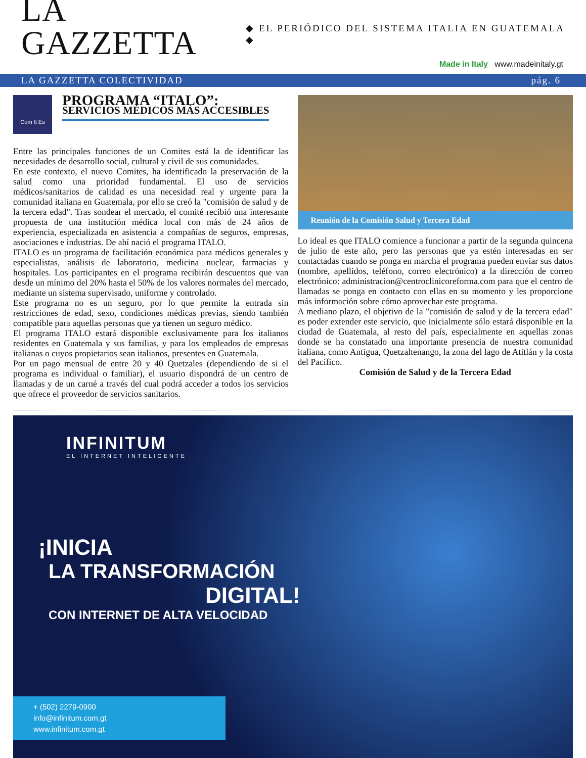LA GAZZETTA
◆ EL PERIÓDICO DEL SISTEMA ITALIA EN GUATEMALA ◆
Made in Italy www.madeinitaly.gt
LA GAZZETTA COLECTIVIDAD pág. 6
Com It Es
PROGRAMA “ITALO”:
SERVICIOS MÉDICOS MÁS ACCESIBLES
Entre las principales funciones de un Comites está la de identificar las necesidades de desarrollo social, cultural y civil de sus comunidades.
En este contexto, el nuevo Comites, ha identificado la preservación de la salud como una prioridad fundamental. El uso de servicios médicos/sanitarios de calidad es una necesidad real y urgente para la comunidad italiana en Guatemala, por ello se creó la "comisión de salud y de la tercera edad". Tras sondear el mercado, el comité recibió una interesante propuesta de una institución médica local con más de 24 años de experiencia, especializada en asistencia a compañías de seguros, empresas, asociaciones e industrias. De ahí nació el programa ITALO.
ITALO es un programa de facilitación económica para médicos generales y especialistas, análisis de laboratorio, medicina nuclear, farmacias y hospitales. Los participantes en el programa recibirán descuentos que van desde un mínimo del 20% hasta el 50% de los valores normales del mercado, mediante un sistema supervisado, uniforme y controlado.
Este programa no es un seguro, por lo que permite la entrada sin restricciones de edad, sexo, condiciones médicas previas, siendo también compatible para aquellas personas que ya tienen un seguro médico.
El programa ITALO estará disponible exclusivamente para los italianos residentes en Guatemala y sus familias, y para los empleados de empresas italianas o cuyos propietarios sean italianos, presentes en Guatemala.
Por un pago mensual de entre 20 y 40 Quetzales (dependiendo de si el programa es individual o familiar), el usuario dispondrá de un centro de llamadas y de un carné a través del cual podrá acceder a todos los servicios que ofrece el proveedor de servicios sanitarios.
Reunión de la Comisión Salud y Tercera Edad
Lo ideal es que ITALO comience a funcionar a partir de la segunda quincena de julio de este año, pero las personas que ya estén interesadas en ser contactadas cuando se ponga en marcha el programa pueden enviar sus datos (nombre, apellidos, teléfono, correo electrónico) a la dirección de correo electrónico: administracion@centroclinicoreforma.com para que el centro de llamadas se ponga en contacto con ellas en su momento y les proporcione más información sobre cómo aprovechar este programa.
A mediano plazo, el objetivo de la "comisión de salud y de la tercera edad" es poder extender este servicio, que inicialmente sólo estará disponible en la ciudad de Guatemala, al resto del país, especialmente en aquellas zonas donde se ha constatado una importante presencia de nuestra comunidad italiana, como Antigua, Quetzaltenango, la zona del lago de Atitlán y la costa del Pacífico.
Comisión de Salud y de la Tercera Edad
INFINITUM
EL INTERNET INTELIGENTE
¡INICIA
LA TRANSFORMACIÓN
DIGITAL!
CON INTERNET DE ALTA VELOCIDAD
+ (502) 2279-0900
info@infinitum.com.gt
www.infinitum.com.gt